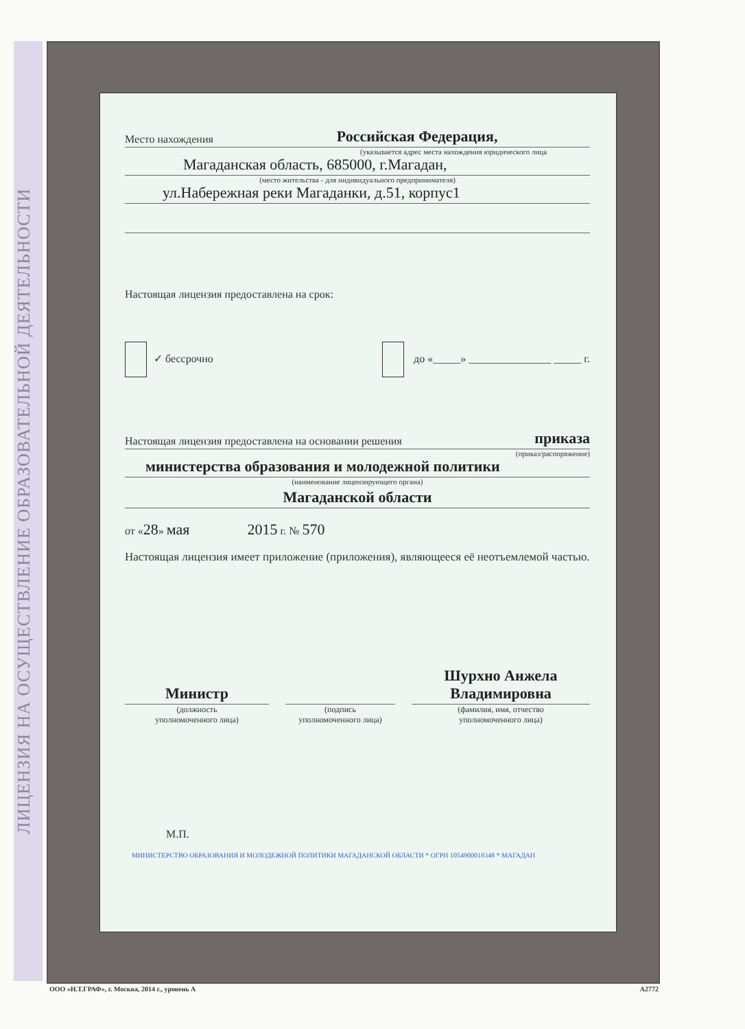ЛИЦЕНЗИЯ НА ОСУЩЕСТВЛЕНИЕ ОБРАЗОВАТЕЛЬНОЙ ДЕЯТЕЛЬНОСТИ
Место нахождения Российская Федерация,
(указывается адрес места нахождения юридического лица
Магаданская область, 685000, г.Магадан,
(место жительства - для индивидуального предпринимателя)
ул.Набережная реки Магаданки, д.51, корпус1
Настоящая лицензия предоставлена на срок:
✓ бессрочно до «_____» _______________ _____ г.
Настоящая лицензия предоставлена на основании решения приказа
(приказ/распоряжение)
министерства образования и молодежной политики
(наименование лицензирующего органа)
Магаданской области
от «28» мая 2015 г. № 570
Настоящая лицензия имеет приложение (приложения), являющееся её неотъемлемой частью.
Министр
(должность
уполномоченного лица)
(подпись
уполномоченного лица)
Шурхно Анжела Владимировна
(фамилия, имя, отчество
уполномоченного лица)
М.П.
МИНИСТЕРСТВО ОБРАЗОВАНИЯ И МОЛОДЕЖНОЙ ПОЛИТИКИ МАГАДАНСКОЙ ОБЛАСТИ * ОГРН 1054900018348 * МАГАДАН
ООО «Н.Т.ГРАФ», г. Москва, 2014 г., уровень А А2772